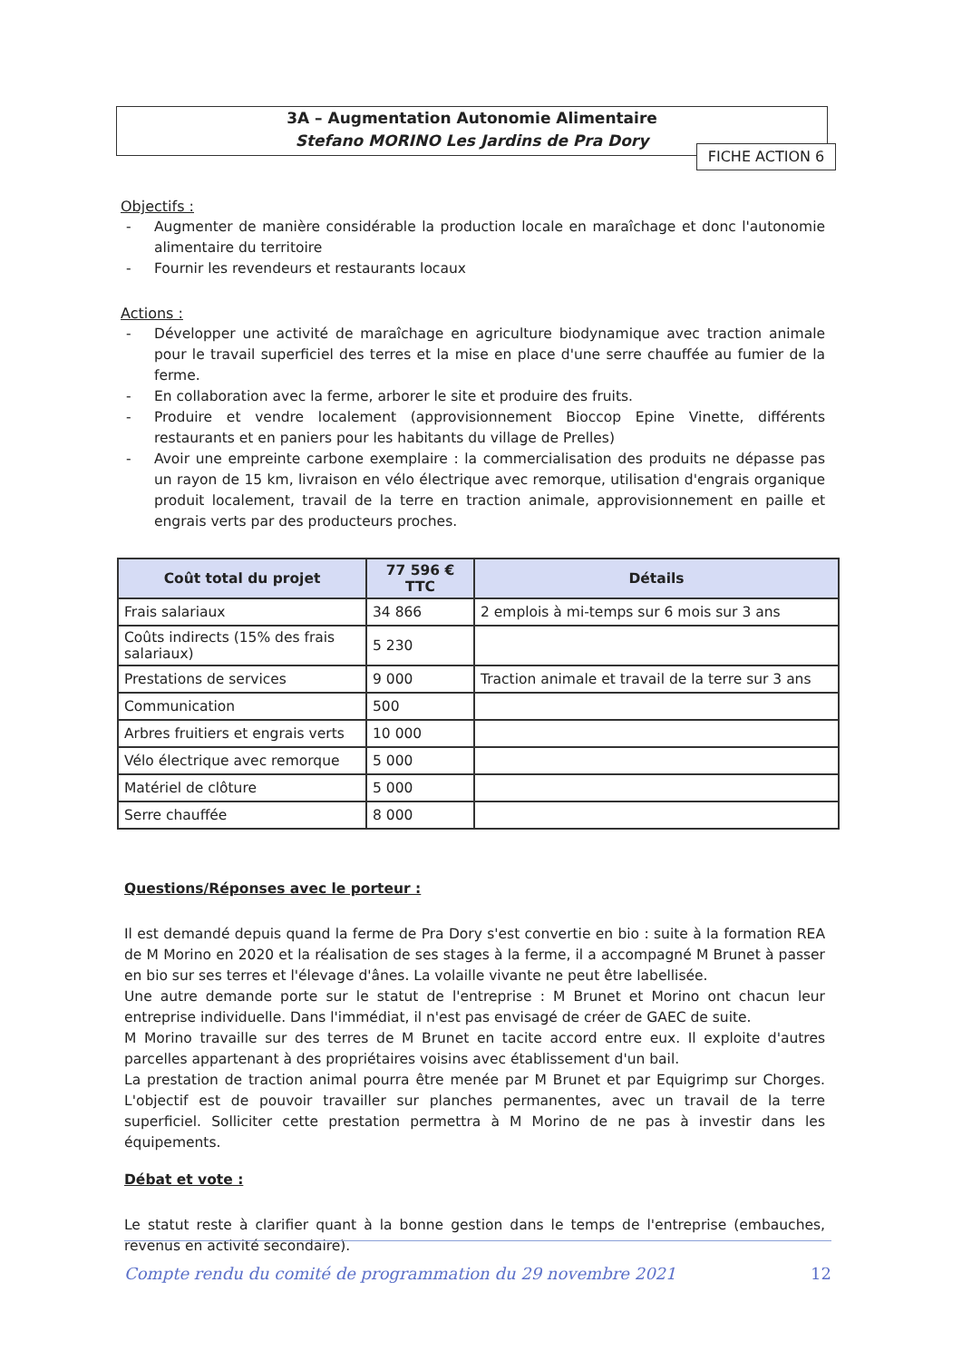3A – Augmentation Autonomie Alimentaire
Stefano MORINO Les Jardins de Pra Dory
FICHE ACTION 6
Objectifs :
- Augmenter de manière considérable la production locale en maraîchage et donc l'autonomie alimentaire du territoire
- Fournir les revendeurs et restaurants locaux
Actions :
- Développer une activité de maraîchage en agriculture biodynamique avec traction animale pour le travail superficiel des terres et la mise en place d'une serre chauffée au fumier de la ferme.
- En collaboration avec la ferme, arborer le site et produire des fruits.
- Produire et vendre localement (approvisionnement Bioccop Epine Vinette, différents restaurants et en paniers pour les habitants du village de Prelles)
- Avoir une empreinte carbone exemplaire : la commercialisation des produits ne dépasse pas un rayon de 15 km, livraison en vélo électrique avec remorque, utilisation d'engrais organique produit localement, travail de la terre en traction animale, approvisionnement en paille et engrais verts par des producteurs proches.
| Coût total du projet | 77 596 € TTC | Détails |
| --- | --- | --- |
| Frais salariaux | 34 866 | 2 emplois à mi-temps sur 6 mois sur 3 ans |
| Coûts indirects (15% des frais salariaux) | 5 230 | |
| Prestations de services | 9 000 | Traction animale et travail de la terre sur 3 ans |
| Communication | 500 | |
| Arbres fruitiers et engrais verts | 10 000 | |
| Vélo électrique avec remorque | 5 000 | |
| Matériel de clôture | 5 000 | |
| Serre chauffée | 8 000 | |
Questions/Réponses avec le porteur :
Il est demandé depuis quand la ferme de Pra Dory s'est convertie en bio : suite à la formation REA de M Morino en 2020 et la réalisation de ses stages à la ferme, il a accompagné M Brunet à passer en bio sur ses terres et l'élevage d'ânes. La volaille vivante ne peut être labellisée.
Une autre demande porte sur le statut de l'entreprise : M Brunet et Morino ont chacun leur entreprise individuelle. Dans l'immédiat, il n'est pas envisagé de créer de GAEC de suite.
M Morino travaille sur des terres de M Brunet en tacite accord entre eux. Il exploite d'autres parcelles appartenant à des propriétaires voisins avec établissement d'un bail.
La prestation de traction animal pourra être menée par M Brunet et par Equigrimp sur Chorges. L'objectif est de pouvoir travailler sur planches permanentes, avec un travail de la terre superficiel. Solliciter cette prestation permettra à M Morino de ne pas à investir dans les équipements.
Débat et vote :
Le statut reste à clarifier quant à la bonne gestion dans le temps de l'entreprise (embauches, revenus en activité secondaire).
Compte rendu du comité de programmation du 29 novembre 2021 12